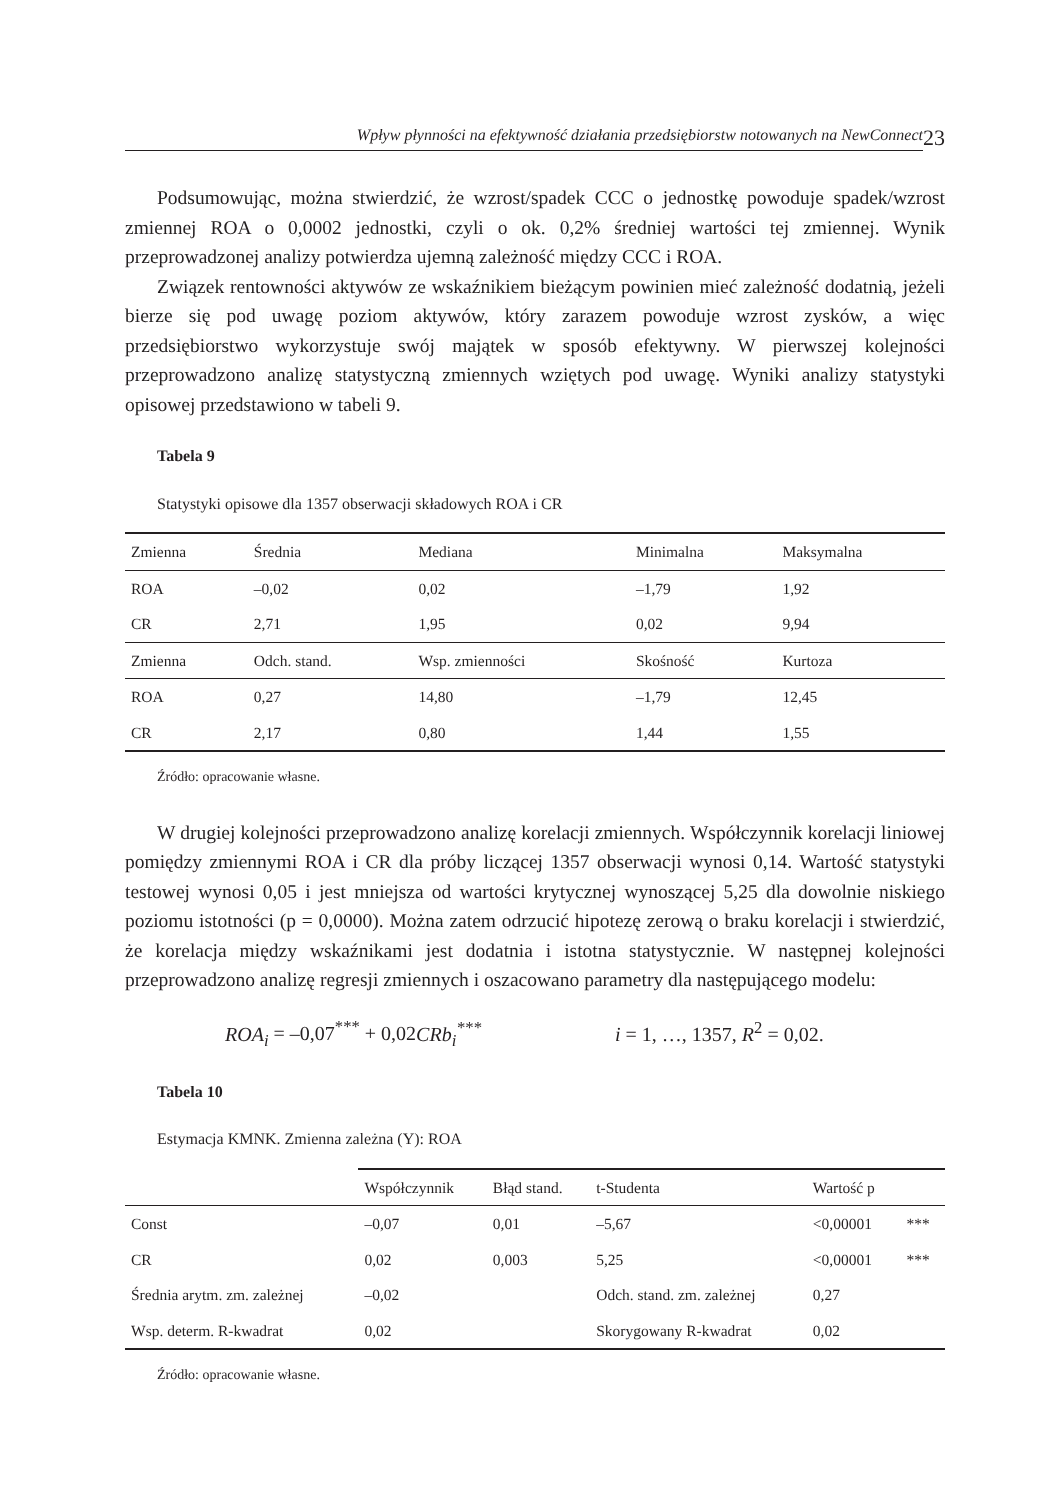Wpływ płynności na efektywność działania przedsiębiorstw notowanych na NewConnect
23
Podsumowując, można stwierdzić, że wzrost/spadek CCC o jednostkę powoduje spadek/wzrost zmiennej ROA o 0,0002 jednostki, czyli o ok. 0,2% średniej wartości tej zmiennej. Wynik przeprowadzonej analizy potwierdza ujemną zależność między CCC i ROA.
Związek rentowności aktywów ze wskaźnikiem bieżącym powinien mieć zależność dodatnią, jeżeli bierze się pod uwagę poziom aktywów, który zarazem powoduje wzrost zysków, a więc przedsiębiorstwo wykorzystuje swój majątek w sposób efektywny. W pierwszej kolejności przeprowadzono analizę statystyczną zmiennych wziętych pod uwagę. Wyniki analizy statystyki opisowej przedstawiono w tabeli 9.
Tabela 9
Statystyki opisowe dla 1357 obserwacji składowych ROA i CR
| Zmienna | Średnia | Mediana | Minimalna | Maksymalna |
| --- | --- | --- | --- | --- |
| ROA | –0,02 | 0,02 | –1,79 | 1,92 |
| CR | 2,71 | 1,95 | 0,02 | 9,94 |
| Zmienna | Odch. stand. | Wsp. zmienności | Skośność | Kurtoza |
| ROA | 0,27 | 14,80 | –1,79 | 12,45 |
| CR | 2,17 | 0,80 | 1,44 | 1,55 |
Źródło: opracowanie własne.
W drugiej kolejności przeprowadzono analizę korelacji zmiennych. Współczynnik korelacji liniowej pomiędzy zmiennymi ROA i CR dla próby liczącej 1357 obserwacji wynosi 0,14. Wartość statystyki testowej wynosi 0,05 i jest mniejsza od wartości krytycznej wynoszącej 5,25 dla dowolnie niskiego poziomu istotności (p = 0,0000). Można zatem odrzucić hipotezę zerową o braku korelacji i stwierdzić, że korelacja między wskaźnikami jest dodatnia i istotna statystycznie. W następnej kolejności przeprowadzono analizę regresji zmiennych i oszacowano parametry dla następującego modelu:
ROA<sub>i</sub> = –0,07<sup>***</sup> + 0,02 CRb<sub>i</sub><sup>***</sup> i = 1, …, 1357, R<sup>2</sup> = 0,02.
Tabela 10
Estymacja KMNK. Zmienna zależna (Y): ROA
| | Współczynnik | Błąd stand. | t-Studenta | Wartość p | |
| --- | --- | --- | --- | --- | --- |
| Const | –0,07 | 0,01 | –5,67 | <0,00001 | *** |
| CR | 0,02 | 0,003 | 5,25 | <0,00001 | *** |
| Średnia arytm. zm. zależnej | –0,02 | | Odch. stand. zm. zależnej | 0,27 | |
| Wsp. determ. R-kwadrat | 0,02 | | Skorygowany R-kwadrat | 0,02 | |
Źródło: opracowanie własne.